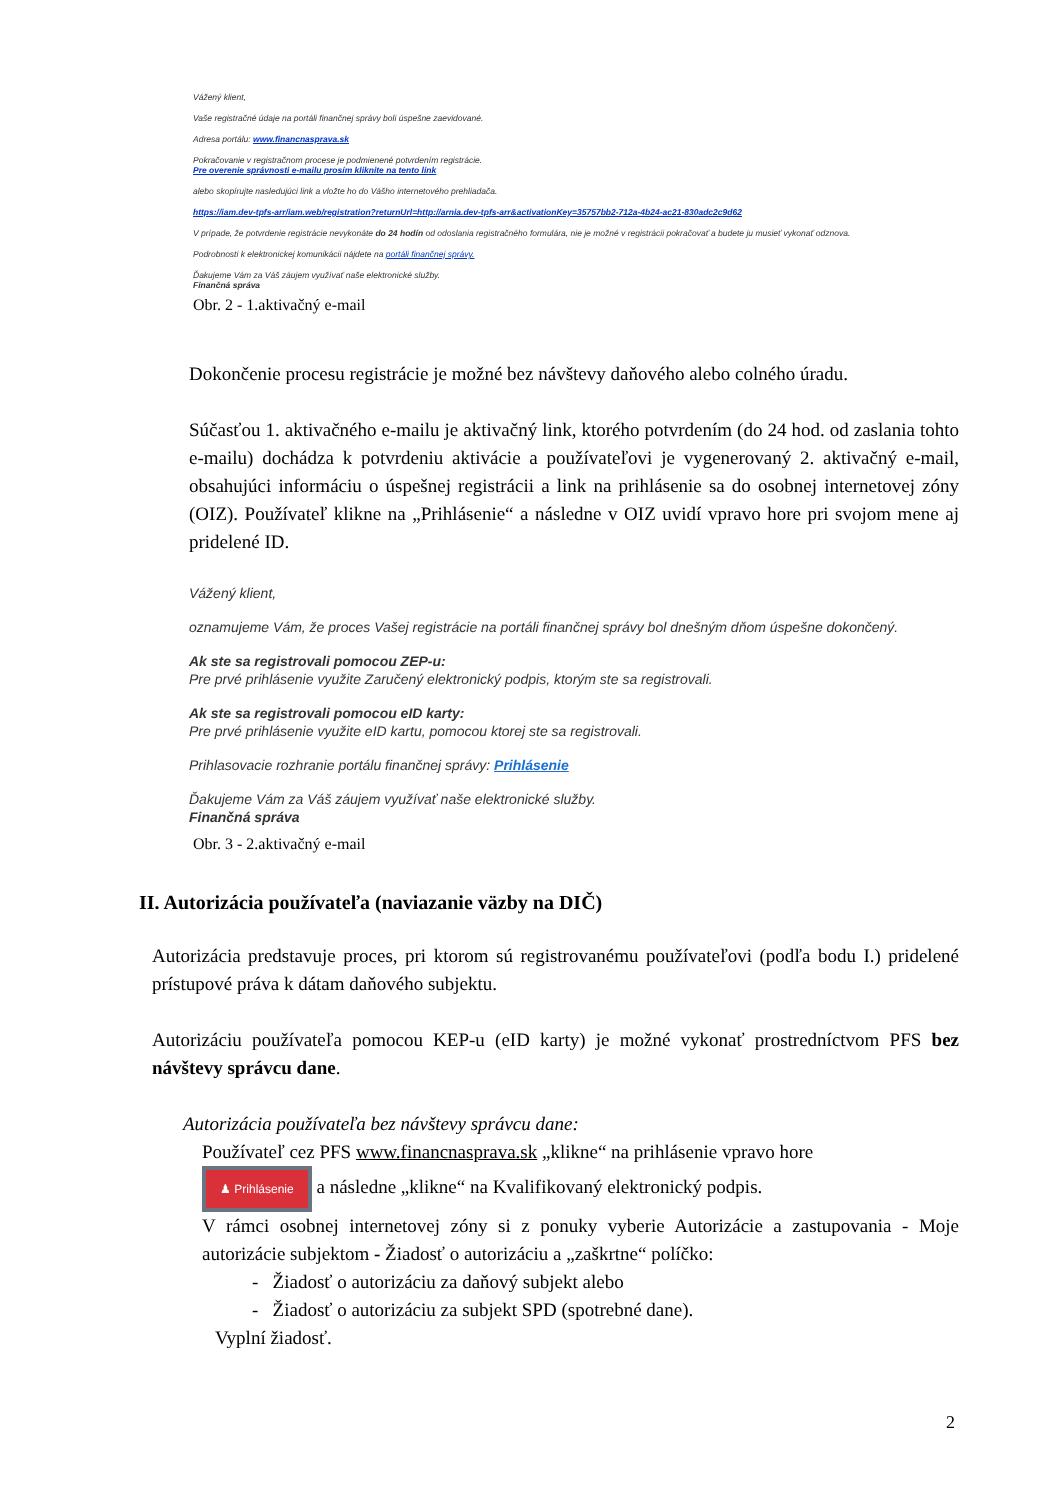Vážený klient,
Vaše registračné údaje na portáli finančnej správy boli úspešne zaevidované.
Adresa portálu: www.financnasprava.sk
Pokračovanie v registračnom procese je podmienené potvrdením registrácie.
Pre overenie správnosti e-mailu prosím kliknite na tento link
alebo skopírujte nasledujúci link a vložte ho do Vášho internetového prehliadača.
https://iam.dev-tpfs-arr/iam.web/registration?returnUrl=http://arnia.dev-tpfs-arr&activationKey=35757bb2-712a-4b24-ac21-830adc2c9d62
V prípade, že potvrdenie registrácie nevykonáte do 24 hodín od odoslania registračného formulára, nie je možné v registrácii pokračovať a budete ju musieť vykonať odznova.
Podrobnosti k elektronickej komunikácii nájdete na portáli finančnej správy.
Ďakujeme Vám za Váš záujem využívať naše elektronické služby.
Finančná správa
Obr. 2 - 1.aktivačný e-mail
Dokončenie procesu registrácie je možné bez návštevy daňového alebo colného úradu.
Súčasťou 1. aktivačného e-mailu je aktivačný link, ktorého potvrdením (do 24 hod. od zaslania tohto e-mailu) dochádza k potvrdeniu aktivácie a používateľovi je vygenerovaný 2. aktivačný e-mail, obsahujúci informáciu o úspešnej registrácii a link na prihlásenie sa do osobnej internetovej zóny (OIZ). Používateľ klikne na „Prihlásenie“ a následne v OIZ uvidí vpravo hore pri svojom mene aj pridelené ID.
Vážený klient,
oznamujeme Vám, že proces Vašej registrácie na portáli finančnej správy bol dnešným dňom úspešne dokončený.
Ak ste sa registrovali pomocou ZEP-u:
Pre prvé prihlásenie využite Zaručený elektronický podpis, ktorým ste sa registrovali.
Ak ste sa registrovali pomocou eID karty:
Pre prvé prihlásenie využite eID kartu, pomocou ktorej ste sa registrovali.
Prihlasovacie rozhranie portálu finančnej správy: Prihlásenie
Ďakujeme Vám za Váš záujem využívať naše elektronické služby.
Finančná správa
Obr. 3 - 2.aktivačný e-mail
II. Autorizácia používateľa (naviazanie väzby na DIČ)
Autorizácia predstavuje proces, pri ktorom sú registrovanému používateľovi (podľa bodu I.) pridelené prístupové práva k dátam daňového subjektu.
Autorizáciu používateľa pomocou KEP-u (eID karty) je možné vykonať prostredníctvom PFS bez návštevy správcu dane.
Autorizácia používateľa bez návštevy správcu dane:
Používateľ cez PFS www.financnasprava.sk „klikne“ na prihlásenie vpravo hore
♟ Prihlásenie a následne „klikne“ na Kvalifikovaný elektronický podpis.
V rámci osobnej internetovej zóny si z ponuky vyberie Autorizácie a zastupovania - Moje autorizácie subjektom - Žiadosť o autorizáciu a „zaškrtne“ políčko:
- Žiadosť o autorizáciu za daňový subjekt alebo
- Žiadosť o autorizáciu za subjekt SPD (spotrebné dane).
Vyplní žiadosť.
2